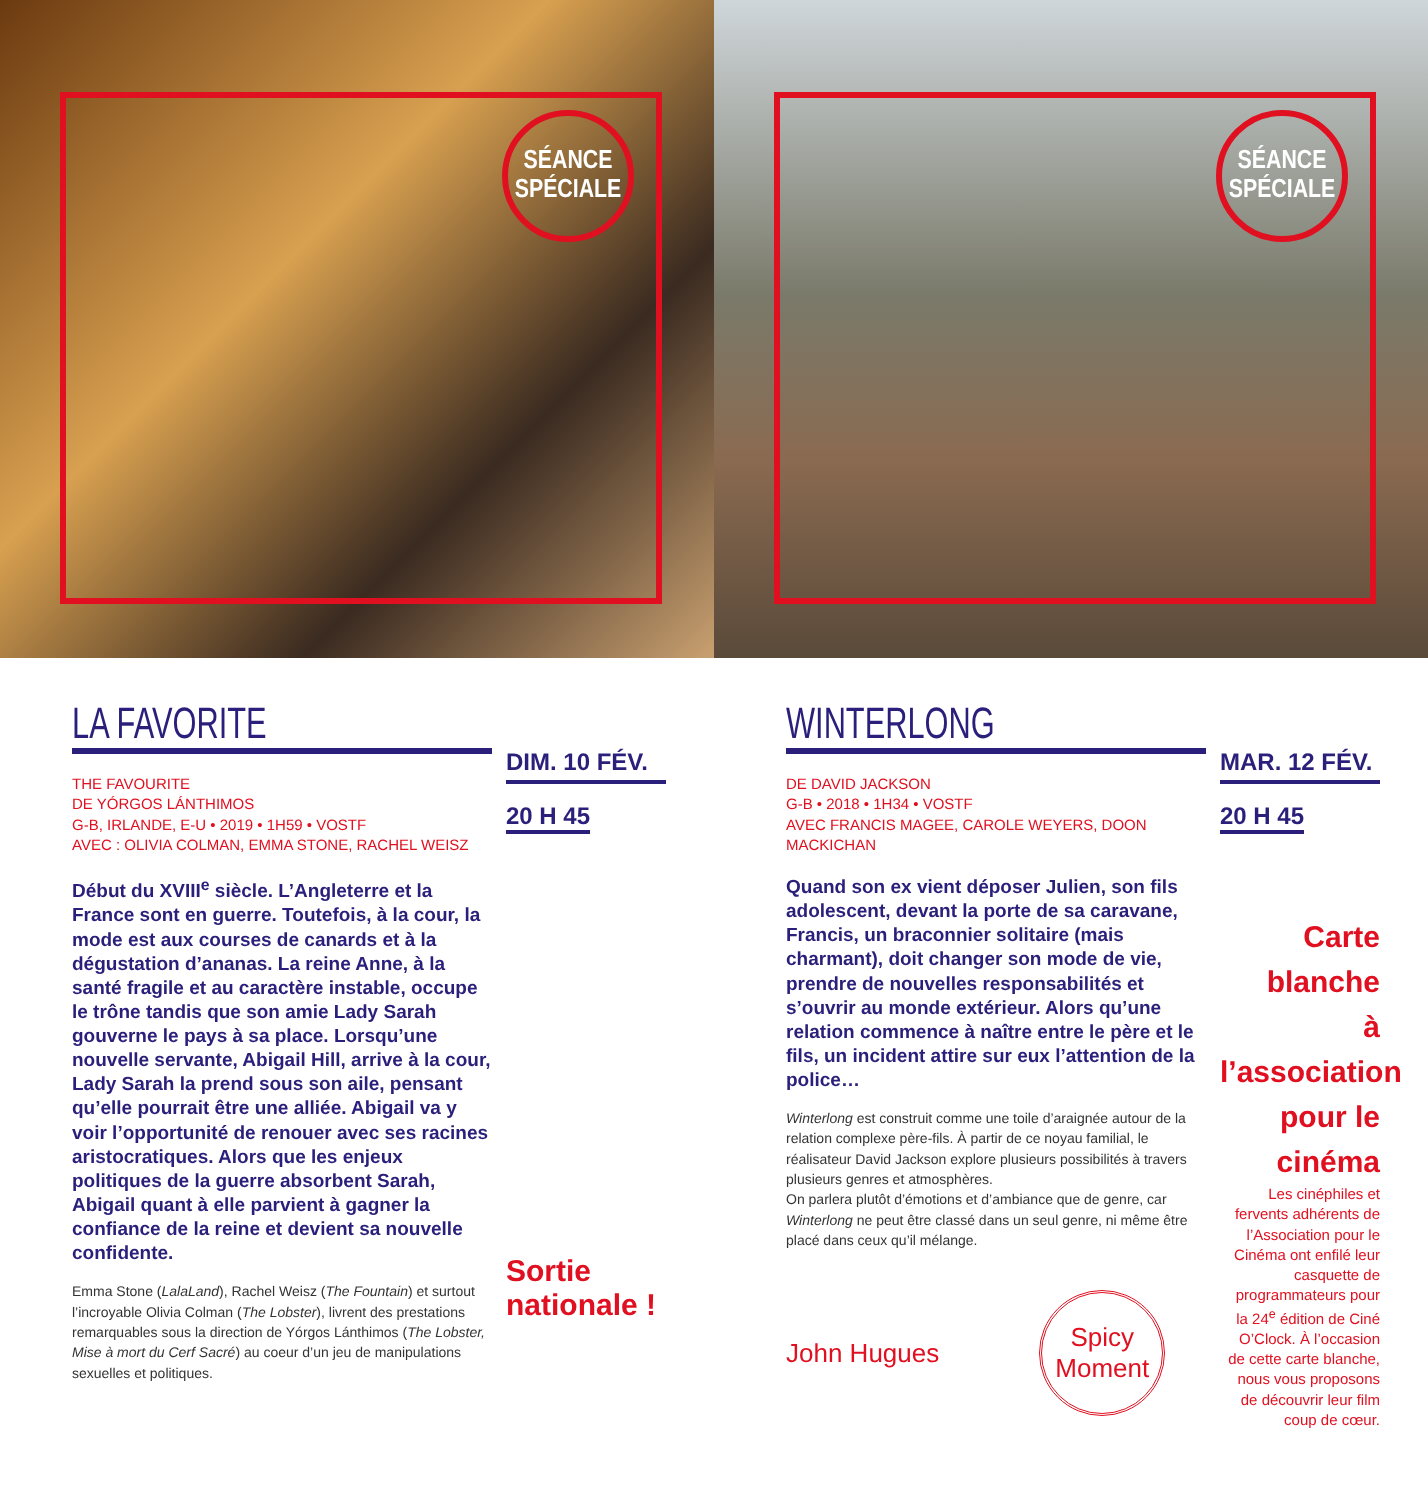SÉANCE
SPÉCIALE
SÉANCE
SPÉCIALE
LA FAVORITE
THE FAVOURITE
DE YÓRGOS LÁNTHIMOS
G-B, IRLANDE, E-U • 2019 • 1H59 • VOSTF
AVEC : OLIVIA COLMAN, EMMA STONE, RACHEL WEISZ
Début du XVIII<sup>e</sup> siècle. L’Angleterre et la France sont en guerre. Toutefois, à la cour, la mode est aux courses de canards et à la dégustation d’ananas. La reine Anne, à la santé fragile et au caractère instable, occupe le trône tandis que son amie Lady Sarah gouverne le pays à sa place. Lorsqu’une nouvelle servante, Abigail Hill, arrive à la cour, Lady Sarah la prend sous son aile, pensant qu’elle pourrait être une alliée. Abigail va y voir l’opportunité de renouer avec ses racines aristocratiques. Alors que les enjeux politiques de la guerre absorbent Sarah, Abigail quant à elle parvient à gagner la confiance de la reine et devient sa nouvelle confidente.
Emma Stone (LalaLand), Rachel Weisz (The Fountain) et surtout l’incroyable Olivia Colman (The Lobster), livrent des prestations remarquables sous la direction de Yórgos Lánthimos (The Lobster, Mise à mort du Cerf Sacré) au coeur d’un jeu de manipulations sexuelles et politiques.
DIM. 10 FÉV.
20 H 45
Sortie
nationale !
WINTERLONG
DE DAVID JACKSON
G-B • 2018 • 1H34 • VOSTF
AVEC FRANCIS MAGEE, CAROLE WEYERS, DOON MACKICHAN
Quand son ex vient déposer Julien, son fils adolescent, devant la porte de sa caravane, Francis, un braconnier solitaire (mais charmant), doit changer son mode de vie, prendre de nouvelles responsabilités et s’ouvrir au monde extérieur. Alors qu’une relation commence à naître entre le père et le fils, un incident attire sur eux l’attention de la police…
Winterlong est construit comme une toile d’araignée autour de la relation complexe père-fils. À partir de ce noyau familial, le réalisateur David Jackson explore plusieurs possibilités à travers plusieurs genres et atmosphères.
On parlera plutôt d’émotions et d’ambiance que de genre, car Winterlong ne peut être classé dans un seul genre, ni même être placé dans ceux qu’il mélange.
John Hugues
Spicy
Moment
MAR. 12 FÉV.
20 H 45
Carte blanche
à l’association
pour le cinéma
Les cinéphiles et fervents adhérents de l’Association pour le Cinéma ont enfilé leur casquette de programmateurs pour la 24<sup>e</sup> édition de Ciné O’Clock. À l’occasion de cette carte blanche, nous vous proposons de découvrir leur film coup de cœur.